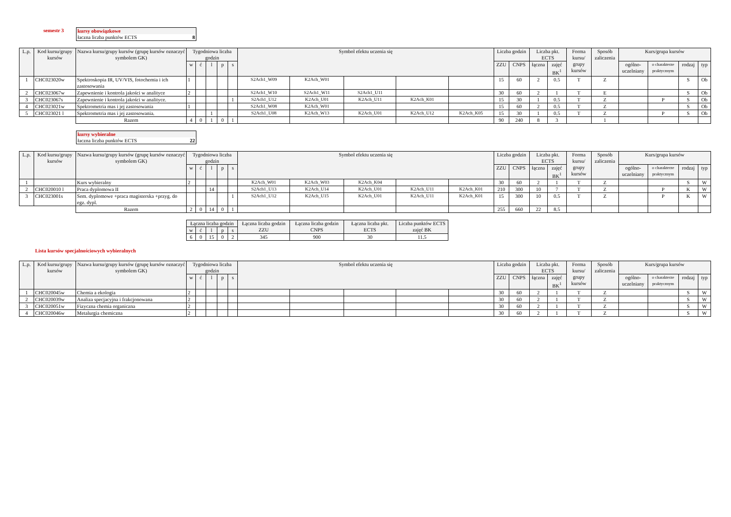semestr 3 kursy obowiązkowe
łaczna liczba punktów ECTS 8
| L.p. | Kod kursu/grupy kursów | Nazwa kursu/grupy kursów (grupę kursów oznaczyć symbolem GK) | Tygodniowa liczba godzin | | | | | Symbol efektu uczenia się | | | | | Liczba godzin | | Liczba pkt. ECTS | | Forma kursu/ grupy kursów | Sposób zaliczenia | Kurs/grupa kursów | | | |
| --- | --- | --- | --- | --- | --- | --- | --- | --- | --- | --- | --- | --- | --- | --- | --- | --- | --- | --- | --- | --- | --- | --- |
| | | | w | ć | l | p | s | | | | | | ZZU | CNPS | łączna | zajęć BK<sup>1</sup> | | | ogólno-uczelniany | o charakterze praktycznym | rodzaj | typ |
| 1 | CHC023020w | Spektroskopia IR, UV/VIS, fotochemia i ich zastosowania | 1 | | | | | S2Ach1_W09 | K2Ach_W01 | | | | 15 | 60 | 2 | 0.5 | T | Z | | | S | Ob |
| 2 | CHC023067w | Zapewnienie i kontrola jakości w analityce | 2 | | | | | S2Ach1_W10 | S2Ach1_W11 | S2Ach1_U11 | | | 30 | 60 | 2 | 1 | T | E | | | S | Ob |
| 3 | CHC023067s | Zapewnienie i kontrola jakości w analityce. | | | | | 1 | S2Ach1_U12 | K2Ach_U01 | K2Ach_U11 | K2Ach_K01 | | 15 | 30 | 1 | 0.5 | T | Z | | P | S | Ob |
| 4 | CHC023021w | Spektrometria mas i jej zastosowania | 1 | | | | | S2Ach1_W08 | K2Ach_W01 | | | | 15 | 60 | 2 | 0.5 | T | Z | | | S | Ob |
| 5 | CHC023021 l | Spektrometria mas i jej zastosowania. | | | 1 | | | S2Ach1_U08 | K2Ach_W13 | K2Ach_U01 | K2Ach_U12 | K2Ach_K05 | 15 | 30 | 1 | 0.5 | T | Z | | P | S | Ob |
| | | Razem | 4 | 0 | 1 | 0 | 1 | | | | | | 90 | 240 | 8 | 3 | | 1 | | | | |
kursy wybieralne
łaczna liczba punktów ECTS 22
| L.p. | Kod kursu/grupy kursów | Nazwa kursu/grupy kursów (grupę kursów oznaczyć symbolem GK) | Tygodniowa liczba godzin | | | | | Symbol efektu uczenia się | | | | | Liczba godzin | | Liczba pkt. ECTS | | Forma kursu/ grupy kursów | Sposób zaliczenia | Kurs/grupa kursów | | | |
| --- | --- | --- | --- | --- | --- | --- | --- | --- | --- | --- | --- | --- | --- | --- | --- | --- | --- | --- | --- | --- | --- | --- |
| | | | w | ć | l | p | s | | | | | | ZZU | CNPS | łączna | zajęć BK<sup>1</sup> | | | ogólno-uczelniany | o charakterze praktycznym | rodzaj | typ |
| 1 | | Kurs wybieralny | 2 | | | | | K2Ach_W01 | K2Ach_W03 | K2Ach_K04 | | | 30 | 60 | 2 | 1 | T | Z | | | S | W |
| 2 | CHC020010 l | Praca dyplomowa II | | | 14 | | | S2Ach1_U13 | K2Ach_U14 | K2Ach_U01 | K2Ach_U11 | K2Ach_K01 | 210 | 300 | 10 | 7 | T | Z | | P | K | W |
| 3 | CHC023001s | Sem. dyplomowe +praca magisterska +przyg. do egz. dypl. | | | | | 1 | S2Ach1_U12 | K2Ach_U15 | K2Ach_U01 | K2Ach_U11 | K2Ach_K01 | 15 | 300 | 10 | 0.5 | T | Z | | P | K | W |
| | | Razem | 2 | 0 | 14 | 0 | 1 | | | | | | 255 | 660 | 22 | 8.5 | | | | | | |
| Łączna liczba godzin | | | | | Łączna liczba godzin ZZU | Łączna liczba godzin CNPS | Łączna liczba pkt. ECTS | Liczba punktów ECTS zajęć BK |
| --- | --- | --- | --- | --- | --- | --- | --- | --- |
| w | ć | l | p | s | | | | |
| 6 | 0 | 15 | 0 | 2 | 345 | 900 | 30 | 11.5 |
Lista kursów specjalnościowych wybieralnych
| L.p. | Kod kursu/grupy kursów | Nazwa kursu/grupy kursów (grupę kursów oznaczyć symbolem GK) | Tygodniowa liczba godzin | | | | | Symbol efektu uczenia się | | | | | Liczba godzin | | Liczba pkt. ECTS | | Forma kursu/ grupy kursów | Sposób zaliczenia | Kurs/grupa kursów | | | |
| --- | --- | --- | --- | --- | --- | --- | --- | --- | --- | --- | --- | --- | --- | --- | --- | --- | --- | --- | --- | --- | --- | --- |
| | | | w | ć | l | p | s | | | | | | ZZU | CNPS | łączna | zajęć BK<sup>1</sup> | | | ogólno-uczelniany | o charakterze praktycznym | rodzaj | typ |
| 1 | CHC020045w | Chemia a ekologia | 2 | | | | | | | | | | 30 | 60 | 2 | 1 | T | Z | | | S | W |
| 2 | CHC020039w | Analiza specjacyjna i frakcjonowana | 2 | | | | | | | | | | 30 | 60 | 2 | 1 | T | Z | | | S | W |
| 3 | CHC020051w | Fizyczna chemia organiczna | 2 | | | | | | | | | | 30 | 60 | 2 | 1 | T | Z | | | S | W |
| 4 | CHC020046w | Metalurgia chemiczna | 2 | | | | | | | | | | 30 | 60 | 2 | 1 | T | Z | | | S | W |